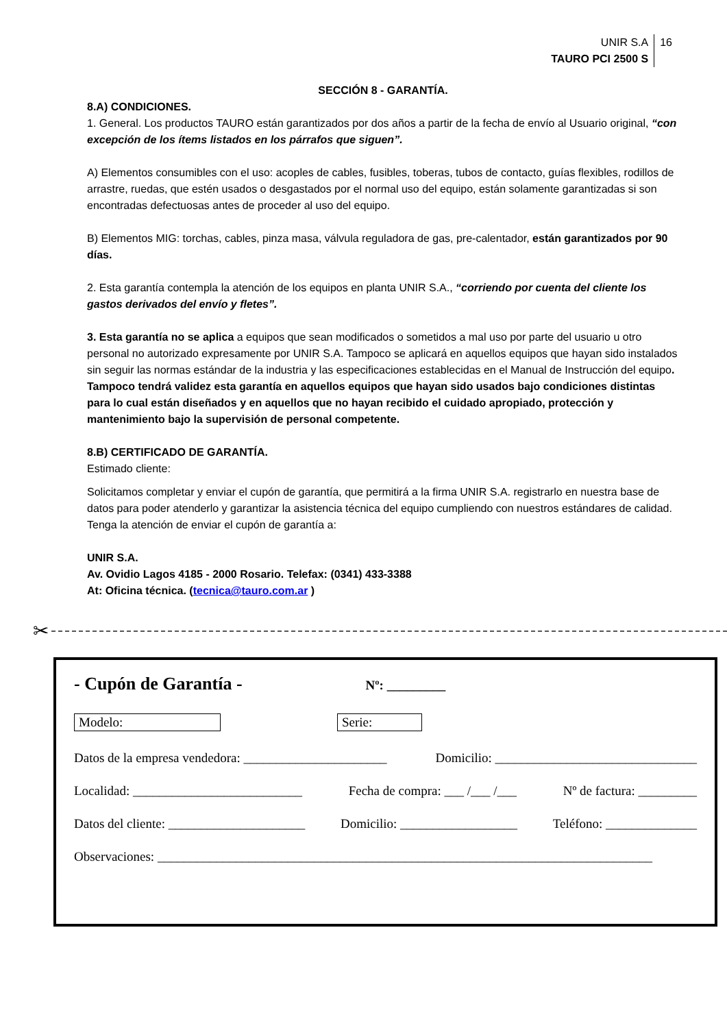UNIR S.A
TAURO PCI 2500 S
16
SECCIÓN 8 - GARANTÍA.
8.A) CONDICIONES.
1. General. Los productos TAURO están garantizados por dos años a partir de la fecha de envío al Usuario original, “con excepción de los ítems listados en los párrafos que siguen”.
A) Elementos consumibles con el uso: acoples de cables, fusibles, toberas, tubos de contacto, guías flexibles, rodillos de arrastre, ruedas, que estén usados o desgastados por el normal uso del equipo, están solamente garantizadas si son encontradas defectuosas antes de proceder al uso del equipo.
B) Elementos MIG: torchas, cables, pinza masa, válvula reguladora de gas, pre-calentador, están garantizados por 90 días.
2. Esta garantía contempla la atención de los equipos en planta UNIR S.A., “corriendo por cuenta del cliente los gastos derivados del envío y fletes”.
3. Esta garantía no se aplica a equipos que sean modificados o sometidos a mal uso por parte del usuario u otro personal no autorizado expresamente por UNIR S.A. Tampoco se aplicará en aquellos equipos que hayan sido instalados sin seguir las normas estándar de la industria y las especificaciones establecidas en el Manual de Instrucción del equipo. Tampoco tendrá validez esta garantía en aquellos equipos que hayan sido usados bajo condiciones distintas para lo cual están diseñados y en aquellos que no hayan recibido el cuidado apropiado, protección y mantenimiento bajo la supervisión de personal competente.
8.B) CERTIFICADO DE GARANTÍA.
Estimado cliente:
Solicitamos completar y enviar el cupón de garantía, que permitirá a la firma UNIR S.A. registrarlo en nuestra base de datos para poder atenderlo y garantizar la asistencia técnica del equipo cumpliendo con nuestros estándares de calidad.
Tenga la atención de enviar el cupón de garantía a:
UNIR S.A.
Av. Ovidio Lagos 4185 - 2000 Rosario. Telefax: (0341) 433-3388
At: Oficina técnica. (tecnica@tauro.com.ar )
✂
- Cupón de Garantía - Nº: _________
Modelo: Serie:
Datos de la empresa vendedora: ______________________ Domicilio: _______________________________
Localidad: __________________________ Fecha de compra: ___ /___ /___ Nº de factura: _________
Datos del cliente: _____________________ Domicilio: __________________ Teléfono: ______________
Observaciones: ____________________________________________________________________________